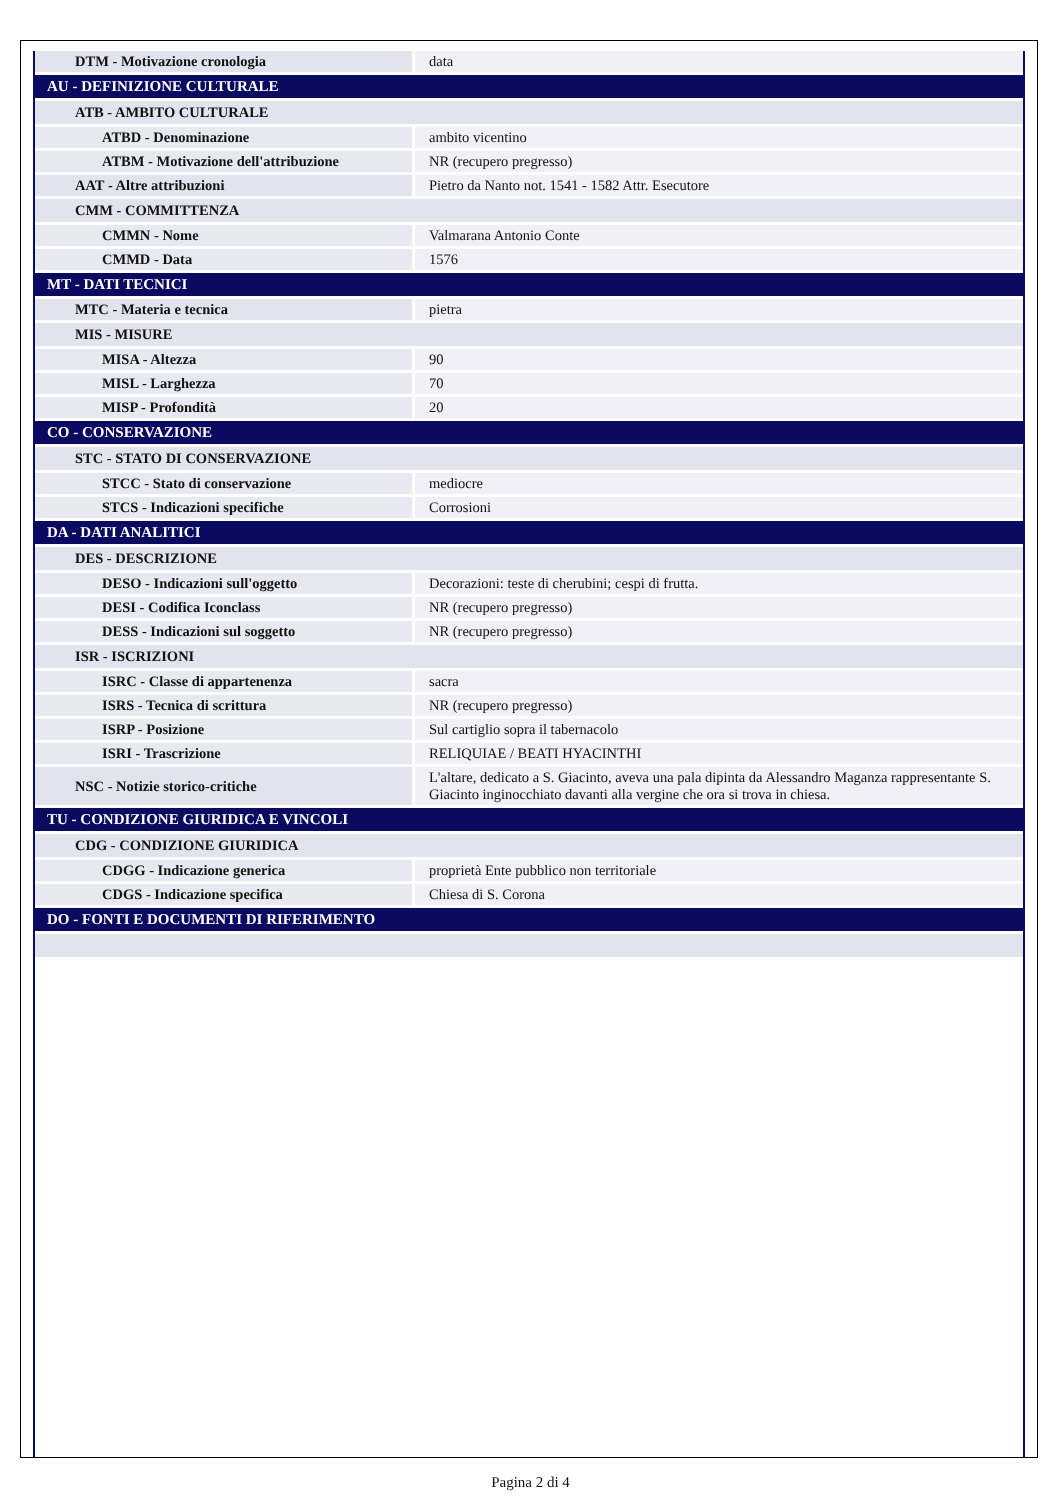| DTM - Motivazione cronologia | data |
| AU - DEFINIZIONE CULTURALE | |
| ATB - AMBITO CULTURALE | |
| ATBD - Denominazione | ambito vicentino |
| ATBM - Motivazione dell'attribuzione | NR (recupero pregresso) |
| AAT - Altre attribuzioni | Pietro da Nanto not. 1541 - 1582 Attr. Esecutore |
| CMM - COMMITTENZA | |
| CMMN - Nome | Valmarana Antonio Conte |
| CMMD - Data | 1576 |
| MT - DATI TECNICI | |
| MTC - Materia e tecnica | pietra |
| MIS - MISURE | |
| MISA - Altezza | 90 |
| MISL - Larghezza | 70 |
| MISP - Profondità | 20 |
| CO - CONSERVAZIONE | |
| STC - STATO DI CONSERVAZIONE | |
| STCC - Stato di conservazione | mediocre |
| STCS - Indicazioni specifiche | Corrosioni |
| DA - DATI ANALITICI | |
| DES - DESCRIZIONE | |
| DESO - Indicazioni sull'oggetto | Decorazioni: teste di cherubini; cespi di frutta. |
| DESI - Codifica Iconclass | NR (recupero pregresso) |
| DESS - Indicazioni sul soggetto | NR (recupero pregresso) |
| ISR - ISCRIZIONI | |
| ISRC - Classe di appartenenza | sacra |
| ISRS - Tecnica di scrittura | NR (recupero pregresso) |
| ISRP - Posizione | Sul cartiglio sopra il tabernacolo |
| ISRI - Trascrizione | RELIQUIAE / BEATI HYACINTHI |
| NSC - Notizie storico-critiche | L'altare, dedicato a S. Giacinto, aveva una pala dipinta da Alessandro Maganza rappresentante S. Giacinto inginocchiato davanti alla vergine che ora si trova in chiesa. |
| TU - CONDIZIONE GIURIDICA E VINCOLI | |
| CDG - CONDIZIONE GIURIDICA | |
| CDGG - Indicazione generica | proprietà Ente pubblico non territoriale |
| CDGS - Indicazione specifica | Chiesa di S. Corona |
| DO - FONTI E DOCUMENTI DI RIFERIMENTO | |
Pagina 2 di 4